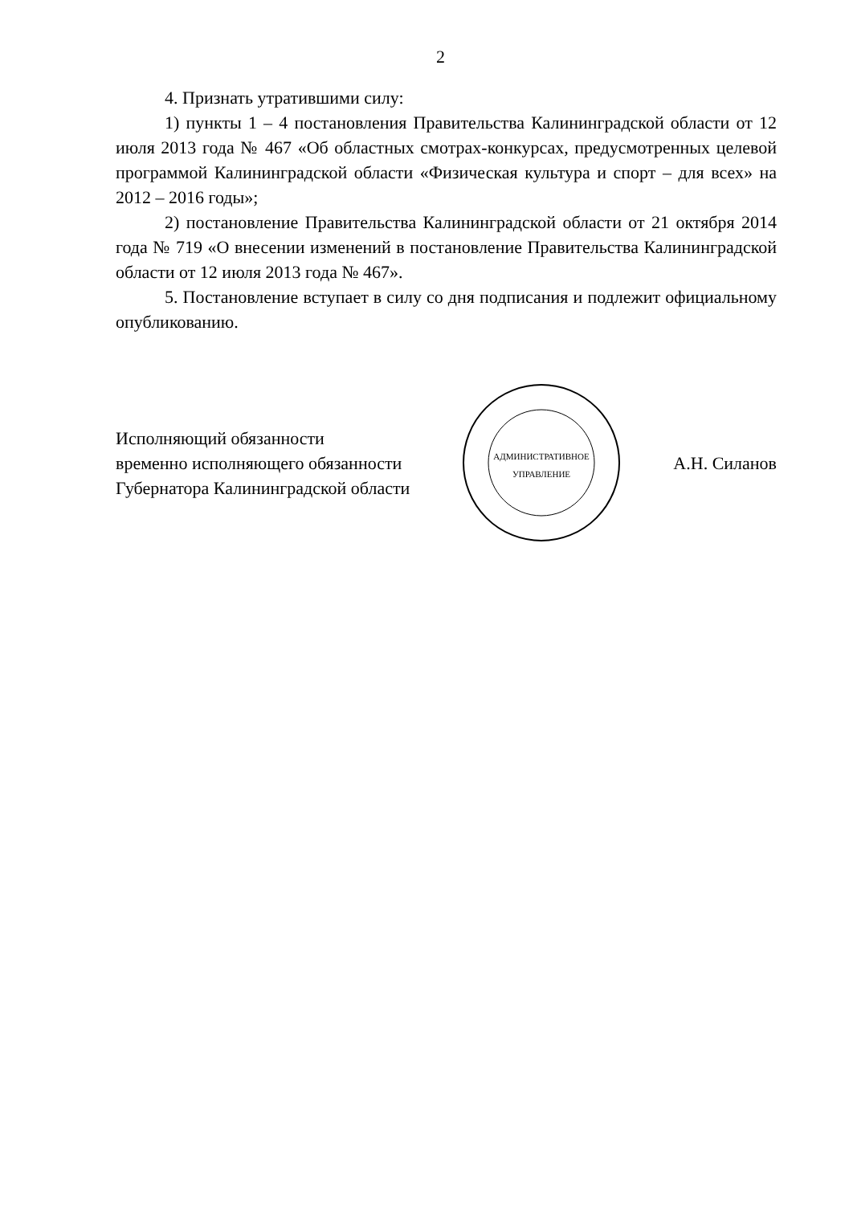2
4. Признать утратившими силу:
1) пункты 1 – 4 постановления Правительства Калининградской области от 12 июля 2013 года № 467 «Об областных смотрах-конкурсах, предусмотренных целевой программой Калининградской области «Физическая культура и спорт – для всех» на 2012 – 2016 годы»;
2) постановление Правительства Калининградской области от 21 октября 2014 года № 719 «О внесении изменений в постановление Правительства Калининградской области от 12 июля 2013 года № 467».
5. Постановление вступает в силу со дня подписания и подлежит официальному опубликованию.
Исполняющий обязанности
временно исполняющего обязанности
Губернатора Калининградской области
АДМИНИСТРАТИВНОЕ
УПРАВЛЕНИЕ
А.Н. Силанов